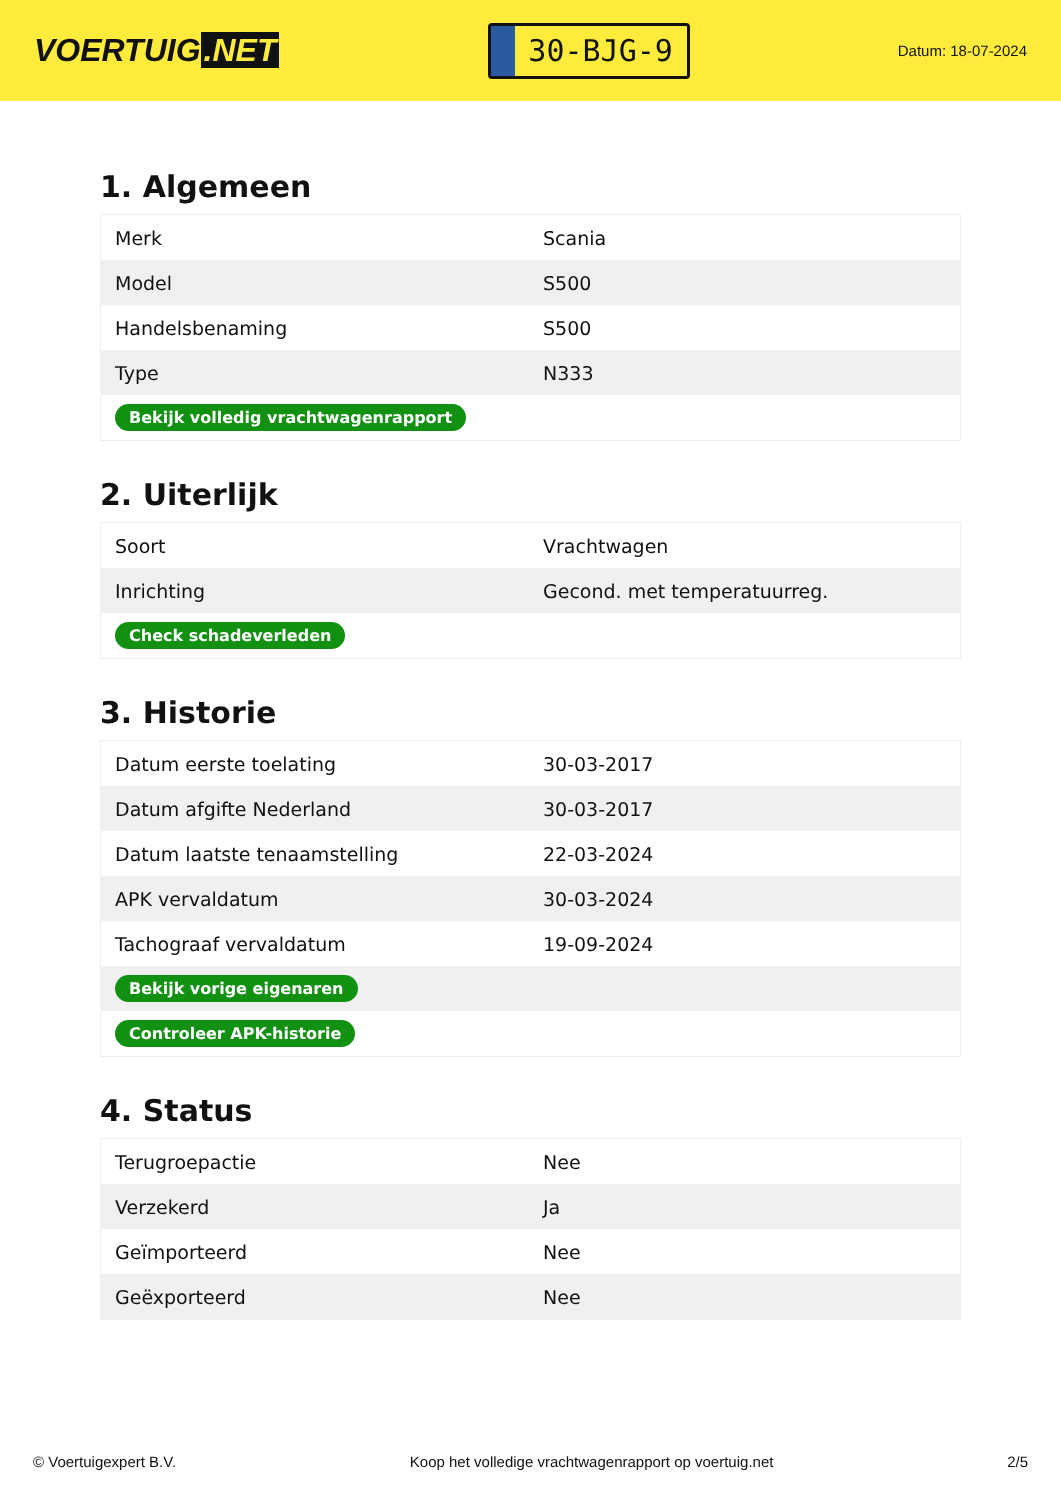VOERTUIG.NET
30-BJG-9
Datum: 18-07-2024
1. Algemeen
| Merk | Scania |
| Model | S500 |
| Handelsbenaming | S500 |
| Type | N333 |
| Bekijk volledig vrachtwagenrapport | |
2. Uiterlijk
| Soort | Vrachtwagen |
| Inrichting | Gecond. met temperatuurreg. |
| Check schadeverleden | |
3. Historie
| Datum eerste toelating | 30-03-2017 |
| Datum afgifte Nederland | 30-03-2017 |
| Datum laatste tenaamstelling | 22-03-2024 |
| APK vervaldatum | 30-03-2024 |
| Tachograaf vervaldatum | 19-09-2024 |
| Bekijk vorige eigenaren | |
| Controleer APK-historie | |
4. Status
| Terugroepactie | Nee |
| Verzekerd | Ja |
| Geïmporteerd | Nee |
| Geëxporteerd | Nee |
© Voertuigexpert B.V. Koop het volledige vrachtwagenrapport op voertuig.net 2/5